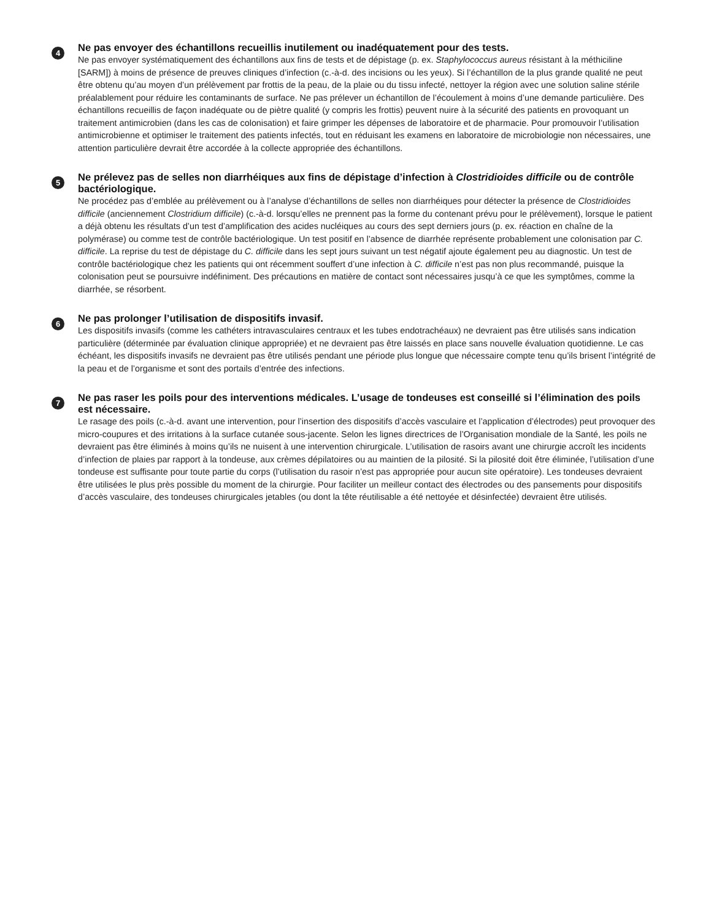4
Ne pas envoyer des échantillons recueillis inutilement ou inadéquatement pour des tests.
Ne pas envoyer systématiquement des échantillons aux fins de tests et de dépistage (p. ex. Staphylococcus aureus résistant à la méthiciline [SARM]) à moins de présence de preuves cliniques d’infection (c.-à-d. des incisions ou les yeux). Si l’échantillon de la plus grande qualité ne peut être obtenu qu’au moyen d’un prélèvement par frottis de la peau, de la plaie ou du tissu infecté, nettoyer la région avec une solution saline stérile préalablement pour réduire les contaminants de surface. Ne pas prélever un échantillon de l’écoulement à moins d’une demande particulière. Des échantillons recueillis de façon inadéquate ou de piètre qualité (y compris les frottis) peuvent nuire à la sécurité des patients en provoquant un traitement antimicrobien (dans les cas de colonisation) et faire grimper les dépenses de laboratoire et de pharmacie. Pour promouvoir l’utilisation antimicrobienne et optimiser le traitement des patients infectés, tout en réduisant les examens en laboratoire de microbiologie non nécessaires, une attention particulière devrait être accordée à la collecte appropriée des échantillons.
5
Ne prélevez pas de selles non diarrhéiques aux fins de dépistage d’infection à Clostridioides difficile ou de contrôle bactériologique.
Ne procédez pas d’emblée au prélèvement ou à l’analyse d’échantillons de selles non diarrhéiques pour détecter la présence de Clostridioides difficile (anciennement Clostridium difficile) (c.-à-d. lorsqu’elles ne prennent pas la forme du contenant prévu pour le prélèvement), lorsque le patient a déjà obtenu les résultats d’un test d’amplification des acides nucléiques au cours des sept derniers jours (p. ex. réaction en chaîne de la polymérase) ou comme test de contrôle bactériologique. Un test positif en l’absence de diarrhée représente probablement une colonisation par C. difficile. La reprise du test de dépistage du C. difficile dans les sept jours suivant un test négatif ajoute également peu au diagnostic. Un test de contrôle bactériologique chez les patients qui ont récemment souffert d’une infection à C. difficile n’est pas non plus recommandé, puisque la colonisation peut se poursuivre indéfiniment. Des précautions en matière de contact sont nécessaires jusqu’à ce que les symptômes, comme la diarrhée, se résorbent.
6
Ne pas prolonger l’utilisation de dispositifs invasif.
Les dispositifs invasifs (comme les cathéters intravasculaires centraux et les tubes endotrachéaux) ne devraient pas être utilisés sans indication particulière (déterminée par évaluation clinique appropriée) et ne devraient pas être laissés en place sans nouvelle évaluation quotidienne. Le cas échéant, les dispositifs invasifs ne devraient pas être utilisés pendant une période plus longue que nécessaire compte tenu qu’ils brisent l’intégrité de la peau et de l’organisme et sont des portails d’entrée des infections.
7
Ne pas raser les poils pour des interventions médicales. L’usage de tondeuses est conseillé si l’élimination des poils est nécessaire.
Le rasage des poils (c.-à-d. avant une intervention, pour l’insertion des dispositifs d’accès vasculaire et l’application d’électrodes) peut provoquer des micro-coupures et des irritations à la surface cutanée sous-jacente. Selon les lignes directrices de l’Organisation mondiale de la Santé, les poils ne devraient pas être éliminés à moins qu’ils ne nuisent à une intervention chirurgicale. L’utilisation de rasoirs avant une chirurgie accroît les incidents d’infection de plaies par rapport à la tondeuse, aux crèmes dépilatoires ou au maintien de la pilosité. Si la pilosité doit être éliminée, l’utilisation d’une tondeuse est suffisante pour toute partie du corps (l’utilisation du rasoir n’est pas appropriée pour aucun site opératoire). Les tondeuses devraient être utilisées le plus près possible du moment de la chirurgie. Pour faciliter un meilleur contact des électrodes ou des pansements pour dispositifs d’accès vasculaire, des tondeuses chirurgicales jetables (ou dont la tête réutilisable a été nettoyée et désinfectée) devraient être utilisés.